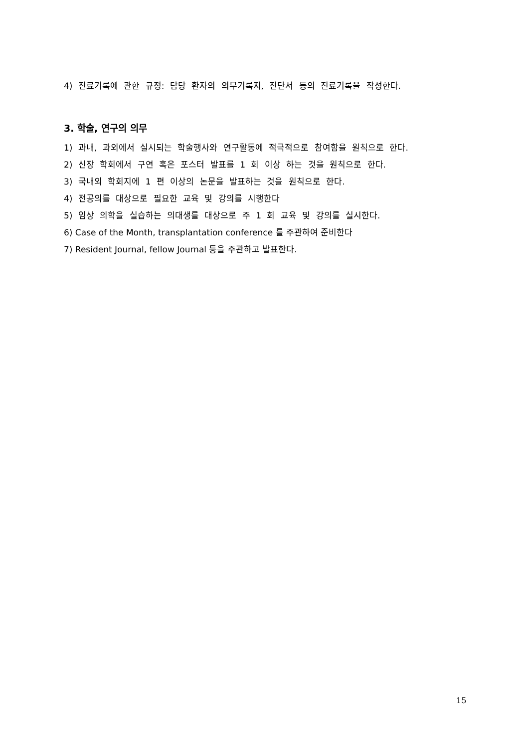4) 진료기록에 관한 규정: 담당 환자의 의무기록지, 진단서 등의 진료기록을 작성한다.
3. 학술, 연구의 의무
1) 과내, 과외에서 실시되는 학술행사와 연구활동에 적극적으로 참여함을 원칙으로 한다.
2) 신장 학회에서 구연 혹은 포스터 발표를 1 회 이상 하는 것을 원칙으로 한다.
3) 국내외 학회지에 1 편 이상의 논문을 발표하는 것을 원칙으로 한다.
4) 전공의를 대상으로 필요한 교육 및 강의를 시행한다
5) 임상 의학을 실습하는 의대생를 대상으로 주 1 회 교육 및 강의를 실시한다.
6) Case of the Month, transplantation conference 를 주관하여 준비한다
7) Resident Journal, fellow Journal 등을 주관하고 발표한다.
15